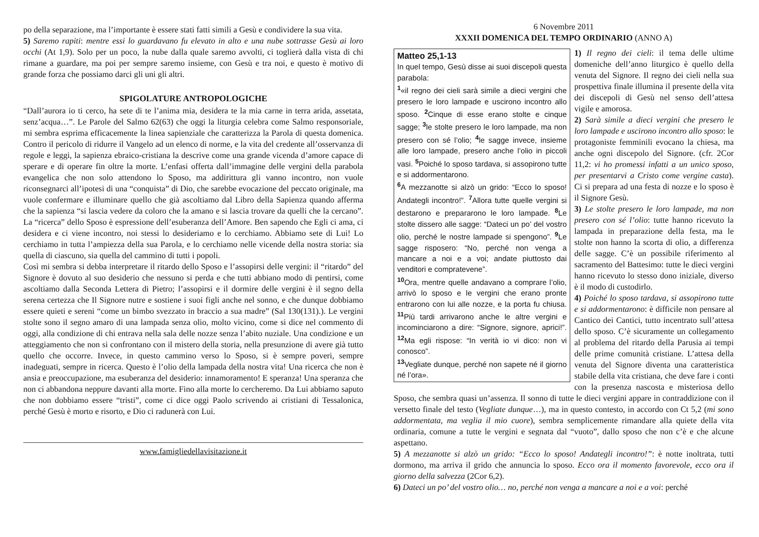po della separazione, ma l’importante è essere stati fatti simili a Gesù e condividere la sua vita.
5) Saremo rapiti: mentre essi lo guardavano fu elevato in alto e una nube sottrasse Gesù ai loro occhi (At 1,9). Solo per un poco, la nube dalla quale saremo avvolti, ci toglierà dalla vista di chi rimane a guardare, ma poi per sempre saremo insieme, con Gesù e tra noi, e questo è motivo di grande forza che possiamo darci gli uni gli altri.
SPIGOLATURE ANTROPOLOGICHE
“Dall’aurora io ti cerco, ha sete di te l’anima mia, desidera te la mia carne in terra arida, assetata, senz’acqua…”. Le Parole del Salmo 62(63) che oggi la liturgia celebra come Salmo responsoriale, mi sembra esprima efficacemente la linea sapienziale che caratterizza la Parola di questa domenica. Contro il pericolo di ridurre il Vangelo ad un elenco di norme, e la vita del credente all’osservanza di regole e leggi, la sapienza ebraico-cristiana la descrive come una grande vicenda d’amore capace di sperare e di operare fin oltre la morte. L’enfasi offerta dall’immagine delle vergini della parabola evangelica che non solo attendono lo Sposo, ma addirittura gli vanno incontro, non vuole riconsegnarci all’ipotesi di una “conquista” di Dio, che sarebbe evocazione del peccato originale, ma vuole confermare e illuminare quello che già ascoltiamo dal Libro della Sapienza quando afferma che la sapienza “si lascia vedere da coloro che la amano e si lascia trovare da quelli che la cercano”. La “ricerca” dello Sposo è espressione dell’esuberanza dell’Amore. Ben sapendo che Egli ci ama, ci desidera e ci viene incontro, noi stessi lo desideriamo e lo cerchiamo. Abbiamo sete di Lui! Lo cerchiamo in tutta l’ampiezza della sua Parola, e lo cerchiamo nelle vicende della nostra storia: sia quella di ciascuno, sia quella del cammino di tutti i popoli.
Così mi sembra si debba interpretare il ritardo dello Sposo e l’assopirsi delle vergini: il “ritardo” del Signore è dovuto al suo desiderio che nessuno si perda e che tutti abbiano modo di pentirsi, come ascoltiamo dalla Seconda Lettera di Pietro; l’assopirsi e il dormire delle vergini è il segno della serena certezza che Il Signore nutre e sostiene i suoi figli anche nel sonno, e che dunque dobbiamo essere quieti e sereni “come un bimbo svezzato in braccio a sua madre” (Sal 130(131).). Le vergini stolte sono il segno amaro di una lampada senza olio, molto vicino, come si dice nel commento di oggi, alla condizione di chi entrava nella sala delle nozze senza l’abito nuziale. Una condizione e un atteggiamento che non si confrontano con il mistero della storia, nella presunzione di avere già tutto quello che occorre. Invece, in questo cammino verso lo Sposo, si è sempre poveri, sempre inadeguati, sempre in ricerca. Questo è l’olio della lampada della nostra vita! Una ricerca che non è ansia e preoccupazione, ma esuberanza del desiderio: innamoramento! E speranza! Una speranza che non ci abbandona neppure davanti alla morte. Fino alla morte lo cercheremo. Da Lui abbiamo saputo che non dobbiamo essere “tristi”, come ci dice oggi Paolo scrivendo ai cristiani di Tessalonica, perché Gesù è morto e risorto, e Dio ci radunerà con Lui.
www.famigliedellavisitazione.it
6 Novembre 2011
XXXII DOMENICA DEL TEMPO ORDINARIO (ANNO A)
Matteo 25,1-13
In quel tempo, Gesù disse ai suoi discepoli questa parabola:
<sup>1</sup> «il regno dei cieli sarà simile a dieci vergini che presero le loro lampade e uscirono incontro allo sposo. <sup>2</sup> Cinque di esse erano stolte e cinque sagge; <sup>3</sup>le stolte presero le loro lampade, ma non presero con sé l’olio; <sup>4</sup>le sagge invece, insieme alle loro lampade, presero anche l’olio in piccoli vasi. <sup>5</sup> Poiché lo sposo tardava, si assopirono tutte e si addormentarono.
<sup>6</sup> A mezzanotte si alzò un grido: “Ecco lo sposo! Andategli incontro!”. <sup>7</sup> Allora tutte quelle vergini si destarono e prepararono le loro lampade. <sup>8</sup> Le stolte dissero alle sagge: “Dateci un po’ del vostro olio, perché le nostre lampade si spengono”. <sup>9</sup> Le sagge risposero: “No, perché non venga a mancare a noi e a voi; andate piuttosto dai venditori e compratevene”.
<sup>10</sup> Ora, mentre quelle andavano a comprare l’olio, arrivò lo sposo e le vergini che erano pronte entrarono con lui alle nozze, e la porta fu chiusa. <sup>11</sup> Più tardi arrivarono anche le altre vergini e incominciarono a dire: “Signore, signore, aprici!”. <sup>12</sup> Ma egli rispose: “In verità io vi dico: non vi conosco”.
<sup>13</sup> Vegliate dunque, perché non sapete né il giorno né l’ora».
1) Il regno dei cieli: il tema delle ultime domeniche dell’anno liturgico è quello della venuta del Signore. Il regno dei cieli nella sua prospettiva finale illumina il presente della vita dei discepoli di Gesù nel senso dell’attesa vigile e amorosa.
2) Sarà simile a dieci vergini che presero le loro lampade e uscirono incontro allo sposo: le protagoniste femminili evocano la chiesa, ma anche ogni discepolo del Signore. (cfr. 2Cor 11,2: vi ho promessi infatti a un unico sposo, per presentarvi a Cristo come vergine casta). Ci si prepara ad una festa di nozze e lo sposo è il Signore Gesù.
3) Le stolte presero le loro lampade, ma non presero con sé l’olio: tutte hanno ricevuto la lampada in preparazione della festa, ma le stolte non hanno la scorta di olio, a differenza delle sagge. C’è un possibile riferimento al sacramento del Battesimo: tutte le dieci vergini hanno ricevuto lo stesso dono iniziale, diverso è il modo di custodirlo.
4) Poiché lo sposo tardava, si assopirono tutte e si addormentarono: è difficile non pensare al Cantico dei Cantici, tutto incentrato sull’attesa dello sposo. C’è sicuramente un collegamento al problema del ritardo della Parusia ai tempi delle prime comunità cristiane. L’attesa della venuta del Signore diventa una caratteristica stabile della vita cristiana, che deve fare i conti con la presenza nascosta e misteriosa dello Sposo, che sembra quasi un’assenza. Il sonno di tutte le dieci vergini appare in contraddizione con il versetto finale del testo (Vegliate dunque…), ma in questo contesto, in accordo con Ct 5,2 (mi sono addormentata, ma veglia il mio cuore), sembra semplicemente rimandare alla quiete della vita ordinaria, comune a tutte le vergini e segnata dal “vuoto”, dallo sposo che non c’è e che alcune aspettano.
5) A mezzanotte si alzò un grido: “Ecco lo sposo! Andategli incontro!”: è notte inoltrata, tutti dormono, ma arriva il grido che annuncia lo sposo. Ecco ora il momento favorevole, ecco ora il giorno della salvezza (2Cor 6,2).
6) Dateci un po’ del vostro olio… no, perché non venga a mancare a noi e a voi: perché